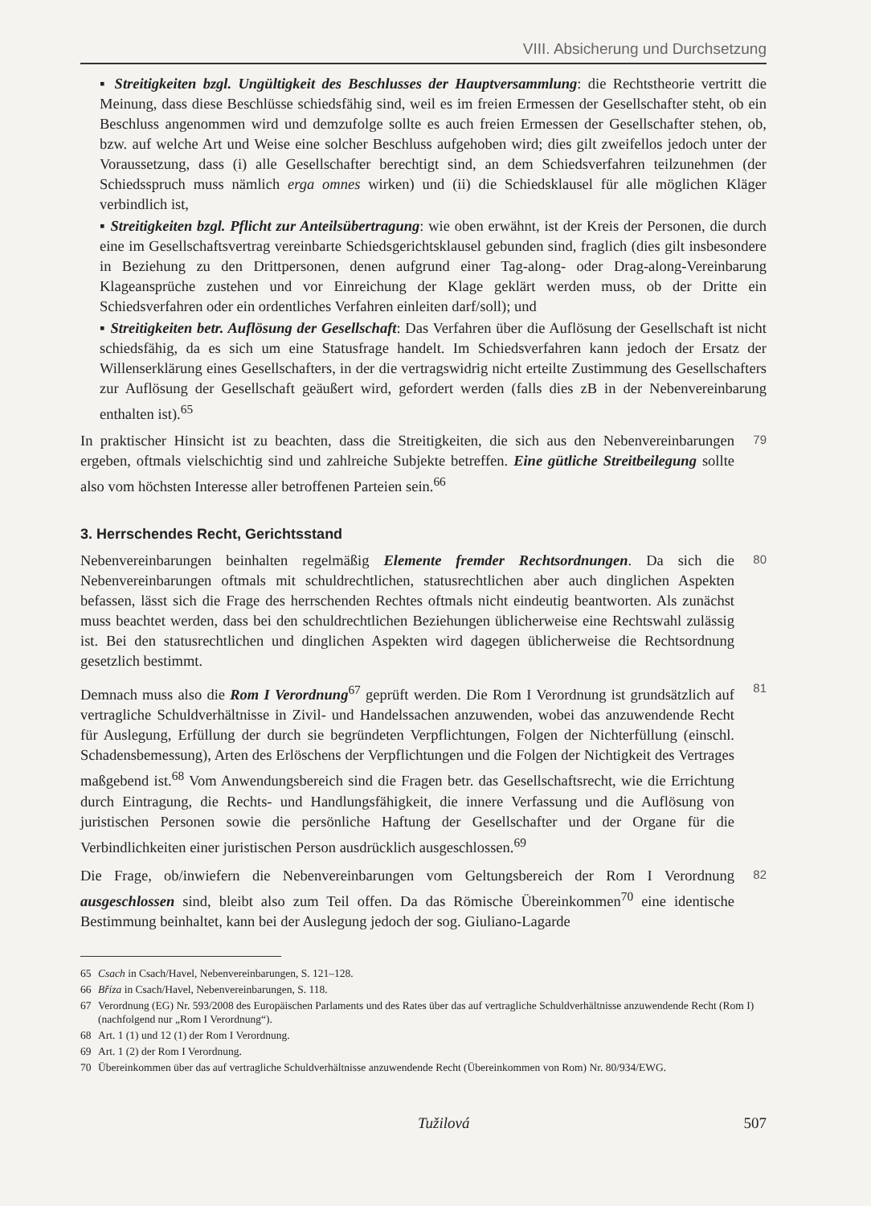VIII. Absicherung und Durchsetzung
▪ Streitigkeiten bzgl. Ungültigkeit des Beschlusses der Hauptversammlung: die Rechtstheorie vertritt die Meinung, dass diese Beschlüsse schiedsfähig sind, weil es im freien Ermessen der Gesellschafter steht, ob ein Beschluss angenommen wird und demzufolge sollte es auch freien Ermessen der Gesellschafter stehen, ob, bzw. auf welche Art und Weise eine solcher Beschluss aufgehoben wird; dies gilt zweifellos jedoch unter der Voraussetzung, dass (i) alle Gesellschafter berechtigt sind, an dem Schiedsverfahren teilzunehmen (der Schiedsspruch muss nämlich erga omnes wirken) und (ii) die Schiedsklausel für alle möglichen Kläger verbindlich ist,
▪ Streitigkeiten bzgl. Pflicht zur Anteilsübertragung: wie oben erwähnt, ist der Kreis der Personen, die durch eine im Gesellschaftsvertrag vereinbarte Schiedsgerichtsklausel gebunden sind, fraglich (dies gilt insbesondere in Beziehung zu den Drittpersonen, denen aufgrund einer Tag-along- oder Drag-along-Vereinbarung Klageansprüche zustehen und vor Einreichung der Klage geklärt werden muss, ob der Dritte ein Schiedsverfahren oder ein ordentliches Verfahren einleiten darf/soll); und
▪ Streitigkeiten betr. Auflösung der Gesellschaft: Das Verfahren über die Auflösung der Gesellschaft ist nicht schiedsfähig, da es sich um eine Statusfrage handelt. Im Schiedsverfahren kann jedoch der Ersatz der Willenserklärung eines Gesellschafters, in der die vertragswidrig nicht erteilte Zustimmung des Gesellschafters zur Auflösung der Gesellschaft geäußert wird, gefordert werden (falls dies zB in der Nebenvereinbarung enthalten ist).<sup>65</sup>
In praktischer Hinsicht ist zu beachten, dass die Streitigkeiten, die sich aus den Nebenvereinbarungen ergeben, oftmals vielschichtig sind und zahlreiche Subjekte betreffen. Eine gütliche Streitbeilegung sollte also vom höchsten Interesse aller betroffenen Parteien sein.<sup>66</sup>
79
3. Herrschendes Recht, Gerichtsstand
Nebenvereinbarungen beinhalten regelmäßig Elemente fremder Rechtsordnungen. Da sich die Nebenvereinbarungen oftmals mit schuldrechtlichen, statusrechtlichen aber auch dinglichen Aspekten befassen, lässt sich die Frage des herrschenden Rechtes oftmals nicht eindeutig beantworten. Als zunächst muss beachtet werden, dass bei den schuldrechtlichen Beziehungen üblicherweise eine Rechtswahl zulässig ist. Bei den statusrechtlichen und dinglichen Aspekten wird dagegen üblicherweise die Rechtsordnung gesetzlich bestimmt.
80
Demnach muss also die Rom I Verordnung<sup>67</sup> geprüft werden. Die Rom I Verordnung ist grundsätzlich auf vertragliche Schuldverhältnisse in Zivil- und Handelssachen anzuwenden, wobei das anzuwendende Recht für Auslegung, Erfüllung der durch sie begründeten Verpflichtungen, Folgen der Nichterfüllung (einschl. Schadensbemessung), Arten des Erlöschens der Verpflichtungen und die Folgen der Nichtigkeit des Vertrages maßgebend ist.<sup>68</sup> Vom Anwendungsbereich sind die Fragen betr. das Gesellschaftsrecht, wie die Errichtung durch Eintragung, die Rechts- und Handlungsfähigkeit, die innere Verfassung und die Auflösung von juristischen Personen sowie die persönliche Haftung der Gesellschafter und der Organe für die Verbindlichkeiten einer juristischen Person ausdrücklich ausgeschlossen.<sup>69</sup>
81
Die Frage, ob/inwiefern die Nebenvereinbarungen vom Geltungsbereich der Rom I Verordnung ausgeschlossen sind, bleibt also zum Teil offen. Da das Römische Übereinkommen<sup>70</sup> eine identische Bestimmung beinhaltet, kann bei der Auslegung jedoch der sog. Giuliano-Lagarde
82
65 Csach in Csach/Havel, Nebenvereinbarungen, S. 121–128.
66 Bříza in Csach/Havel, Nebenvereinbarungen, S. 118.
67 Verordnung (EG) Nr. 593/2008 des Europäischen Parlaments und des Rates über das auf vertragliche Schuldverhältnisse anzuwendende Recht (Rom I) (nachfolgend nur „Rom I Verordnung“).
68 Art. 1 (1) und 12 (1) der Rom I Verordnung.
69 Art. 1 (2) der Rom I Verordnung.
70 Übereinkommen über das auf vertragliche Schuldverhältnisse anzuwendende Recht (Übereinkommen von Rom) Nr. 80/934/EWG.
Tužilová 507